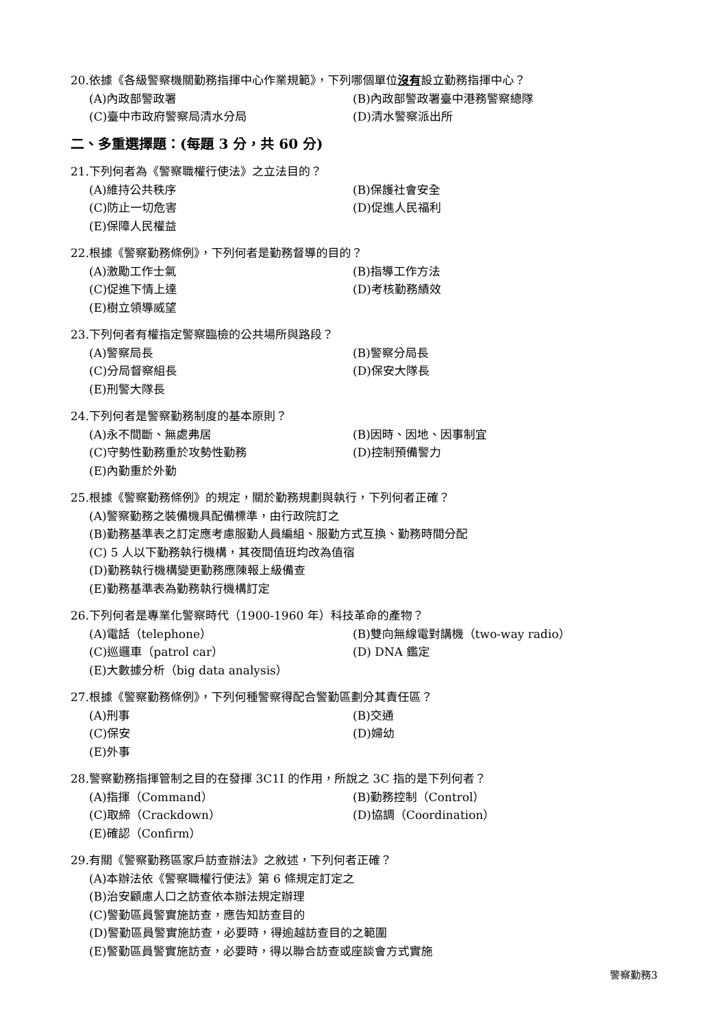20.依據《各級警察機關勤務指揮中心作業規範》，下列哪個單位沒有設立勤務指揮中心？
(A)內政部警政署
(B)內政部警政署臺中港務警察總隊
(C)臺中市政府警察局清水分局
(D)清水警察派出所
二、多重選擇題：(每題 3 分，共 60 分)
21.下列何者為《警察職權行使法》之立法目的？
(A)維持公共秩序
(B)保護社會安全
(C)防止一切危害
(D)促進人民福利
(E)保障人民權益
22.根據《警察勤務條例》，下列何者是勤務督導的目的？
(A)激勵工作士氣
(B)指導工作方法
(C)促進下情上達
(D)考核勤務績效
(E)樹立領導威望
23.下列何者有權指定警察臨檢的公共場所與路段？
(A)警察局長
(B)警察分局長
(C)分局督察組長
(D)保安大隊長
(E)刑警大隊長
24.下列何者是警察勤務制度的基本原則？
(A)永不間斷、無處弗居
(B)因時、因地、因事制宜
(C)守勢性勤務重於攻勢性勤務
(D)控制預備警力
(E)內勤重於外勤
25.根據《警察勤務條例》的規定，關於勤務規劃與執行，下列何者正確？
(A)警察勤務之裝備機具配備標準，由行政院訂之
(B)勤務基準表之訂定應考慮服勤人員編組、服勤方式互換、勤務時間分配
(C) 5 人以下勤務執行機構，其夜間值班均改為值宿
(D)勤務執行機構變更勤務應陳報上級備查
(E)勤務基準表為勤務執行機構訂定
26.下列何者是專業化警察時代（1900-1960 年）科技革命的產物？
(A)電話（telephone）
(B)雙向無線電對講機（two-way radio）
(C)巡邏車（patrol car）
(D) DNA 鑑定
(E)大數據分析（big data analysis）
27.根據《警察勤務條例》，下列何種警察得配合警勤區劃分其責任區？
(A)刑事
(B)交通
(C)保安
(D)婦幼
(E)外事
28.警察勤務指揮管制之目的在發揮 3C1I 的作用，所說之 3C 指的是下列何者？
(A)指揮（Command）
(B)勤務控制（Control）
(C)取締（Crackdown）
(D)協調（Coordination）
(E)確認（Confirm）
29.有關《警察勤務區家戶訪查辦法》之敘述，下列何者正確？
(A)本辦法依《警察職權行使法》第 6 條規定訂定之
(B)治安顧慮人口之訪查依本辦法規定辦理
(C)警勤區員警實施訪查，應告知訪查目的
(D)警勤區員警實施訪查，必要時，得逾越訪查目的之範圍
(E)警勤區員警實施訪查，必要時，得以聯合訪查或座談會方式實施
警察勤務3